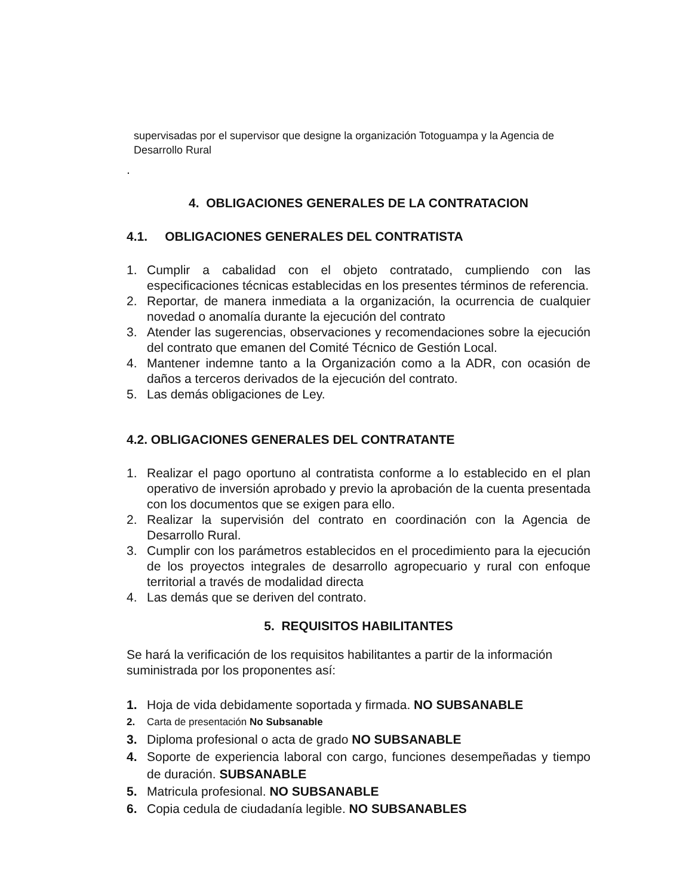supervisadas por el supervisor que designe la organización Totoguampa y la Agencia de Desarrollo Rural
.
4. OBLIGACIONES GENERALES DE LA CONTRATACION
4.1. OBLIGACIONES GENERALES DEL CONTRATISTA
1. Cumplir a cabalidad con el objeto contratado, cumpliendo con las especificaciones técnicas establecidas en los presentes términos de referencia.
2. Reportar, de manera inmediata a la organización, la ocurrencia de cualquier novedad o anomalía durante la ejecución del contrato
3. Atender las sugerencias, observaciones y recomendaciones sobre la ejecución del contrato que emanen del Comité Técnico de Gestión Local.
4. Mantener indemne tanto a la Organización como a la ADR, con ocasión de daños a terceros derivados de la ejecución del contrato.
5. Las demás obligaciones de Ley.
4.2. OBLIGACIONES GENERALES DEL CONTRATANTE
1. Realizar el pago oportuno al contratista conforme a lo establecido en el plan operativo de inversión aprobado y previo la aprobación de la cuenta presentada con los documentos que se exigen para ello.
2. Realizar la supervisión del contrato en coordinación con la Agencia de Desarrollo Rural.
3. Cumplir con los parámetros establecidos en el procedimiento para la ejecución de los proyectos integrales de desarrollo agropecuario y rural con enfoque territorial a través de modalidad directa
4. Las demás que se deriven del contrato.
5. REQUISITOS HABILITANTES
Se hará la verificación de los requisitos habilitantes a partir de la información suministrada por los proponentes así:
1. Hoja de vida debidamente soportada y firmada. NO SUBSANABLE
2. Carta de presentación No Subsanable
3. Diploma profesional o acta de grado NO SUBSANABLE
4. Soporte de experiencia laboral con cargo, funciones desempeñadas y tiempo de duración. SUBSANABLE
5. Matricula profesional. NO SUBSANABLE
6. Copia cedula de ciudadanía legible. NO SUBSANABLES